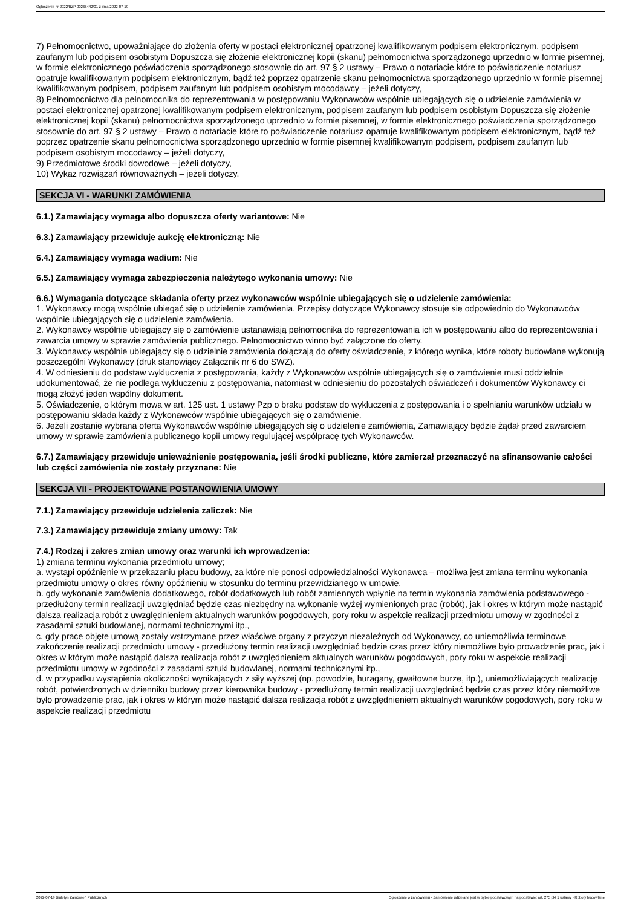Ogłoszenie nr 2022/BZP 00265442/01 z dnia 2022-07-19
7) Pełnomocnictwo, upoważniające do złożenia oferty w postaci elektronicznej opatrzonej kwalifikowanym podpisem elektronicznym, podpisem zaufanym lub podpisem osobistym Dopuszcza się złożenie elektronicznej kopii (skanu) pełnomocnictwa sporządzonego uprzednio w formie pisemnej, w formie elektronicznego poświadczenia sporządzonego stosownie do art. 97 § 2 ustawy – Prawo o notariacie które to poświadczenie notariusz opatruje kwalifikowanym podpisem elektronicznym, bądź też poprzez opatrzenie skanu pełnomocnictwa sporządzonego uprzednio w formie pisemnej kwalifikowanym podpisem, podpisem zaufanym lub podpisem osobistym mocodawcy – jeżeli dotyczy,
8) Pełnomocnictwo dla pełnomocnika do reprezentowania w postępowaniu Wykonawców wspólnie ubiegających się o udzielenie zamówienia w postaci elektronicznej opatrzonej kwalifikowanym podpisem elektronicznym, podpisem zaufanym lub podpisem osobistym Dopuszcza się złożenie elektronicznej kopii (skanu) pełnomocnictwa sporządzonego uprzednio w formie pisemnej, w formie elektronicznego poświadczenia sporządzonego stosownie do art. 97 § 2 ustawy – Prawo o notariacie które to poświadczenie notariusz opatruje kwalifikowanym podpisem elektronicznym, bądź też poprzez opatrzenie skanu pełnomocnictwa sporządzonego uprzednio w formie pisemnej kwalifikowanym podpisem, podpisem zaufanym lub podpisem osobistym mocodawcy – jeżeli dotyczy,
9) Przedmiotowe środki dowodowe – jeżeli dotyczy,
10) Wykaz rozwiązań równoważnych – jeżeli dotyczy.
SEKCJA VI - WARUNKI ZAMÓWIENIA
6.1.) Zamawiający wymaga albo dopuszcza oferty wariantowe: Nie
6.3.) Zamawiający przewiduje aukcję elektroniczną: Nie
6.4.) Zamawiający wymaga wadium: Nie
6.5.) Zamawiający wymaga zabezpieczenia należytego wykonania umowy: Nie
6.6.) Wymagania dotyczące składania oferty przez wykonawców wspólnie ubiegających się o udzielenie zamówienia:
1. Wykonawcy mogą wspólnie ubiegać się o udzielenie zamówienia. Przepisy dotyczące Wykonawcy stosuje się odpowiednio do Wykonawców wspólnie ubiegających się o udzielenie zamówienia.
2. Wykonawcy wspólnie ubiegający się o zamówienie ustanawiają pełnomocnika do reprezentowania ich w postępowaniu albo do reprezentowania i zawarcia umowy w sprawie zamówienia publicznego. Pełnomocnictwo winno być załączone do oferty.
3. Wykonawcy wspólnie ubiegający się o udzielnie zamówienia dołączają do oferty oświadczenie, z którego wynika, które roboty budowlane wykonują poszczególni Wykonawcy (druk stanowiący Załącznik nr 6 do SWZ).
4. W odniesieniu do podstaw wykluczenia z postępowania, każdy z Wykonawców wspólnie ubiegających się o zamówienie musi oddzielnie udokumentować, że nie podlega wykluczeniu z postępowania, natomiast w odniesieniu do pozostałych oświadczeń i dokumentów Wykonawcy ci mogą złożyć jeden wspólny dokument.
5. Oświadczenie, o którym mowa w art. 125 ust. 1 ustawy Pzp o braku podstaw do wykluczenia z postępowania i o spełnianiu warunków udziału w postępowaniu składa każdy z Wykonawców wspólnie ubiegających się o zamówienie.
6. Jeżeli zostanie wybrana oferta Wykonawców wspólnie ubiegających się o udzielenie zamówienia, Zamawiający będzie żądał przed zawarciem umowy w sprawie zamówienia publicznego kopii umowy regulującej współpracę tych Wykonawców.
6.7.) Zamawiający przewiduje unieważnienie postępowania, jeśli środki publiczne, które zamierzał przeznaczyć na sfinansowanie całości lub części zamówienia nie zostały przyznane: Nie
SEKCJA VII - PROJEKTOWANE POSTANOWIENIA UMOWY
7.1.) Zamawiający przewiduje udzielenia zaliczek: Nie
7.3.) Zamawiający przewiduje zmiany umowy: Tak
7.4.) Rodzaj i zakres zmian umowy oraz warunki ich wprowadzenia:
1) zmiana terminu wykonania przedmiotu umowy;
a. wystąpi opóźnienie w przekazaniu placu budowy, za które nie ponosi odpowiedzialności Wykonawca – możliwa jest zmiana terminu wykonania przedmiotu umowy o okres równy opóźnieniu w stosunku do terminu przewidzianego w umowie,
b. gdy wykonanie zamówienia dodatkowego, robót dodatkowych lub robót zamiennych wpłynie na termin wykonania zamówienia podstawowego - przedłużony termin realizacji uwzględniać będzie czas niezbędny na wykonanie wyżej wymienionych prac (robót), jak i okres w którym może nastąpić dalsza realizacja robót z uwzględnieniem aktualnych warunków pogodowych, pory roku w aspekcie realizacji przedmiotu umowy w zgodności z zasadami sztuki budowlanej, normami technicznymi itp.,
c. gdy prace objęte umową zostały wstrzymane przez właściwe organy z przyczyn niezależnych od Wykonawcy, co uniemożliwia terminowe zakończenie realizacji przedmiotu umowy - przedłużony termin realizacji uwzględniać będzie czas przez który niemożliwe było prowadzenie prac, jak i okres w którym może nastąpić dalsza realizacja robót z uwzględnieniem aktualnych warunków pogodowych, pory roku w aspekcie realizacji przedmiotu umowy w zgodności z zasadami sztuki budowlanej, normami technicznymi itp.,
d. w przypadku wystąpienia okoliczności wynikających z siły wyższej (np. powodzie, huragany, gwałtowne burze, itp.), uniemożliwiających realizację robót, potwierdzonych w dzienniku budowy przez kierownika budowy - przedłużony termin realizacji uwzględniać będzie czas przez który niemożliwe było prowadzenie prac, jak i okres w którym może nastąpić dalsza realizacja robót z uwzględnieniem aktualnych warunków pogodowych, pory roku w aspekcie realizacji przedmiotu
2022-07-19 Biuletyn Zamówień Publicznych Ogłoszenie o zamówieniu - Zamówienie udzielane jest w trybie podstawowym na podstawie: art. 275 pkt 1 ustawy - Roboty budowlane